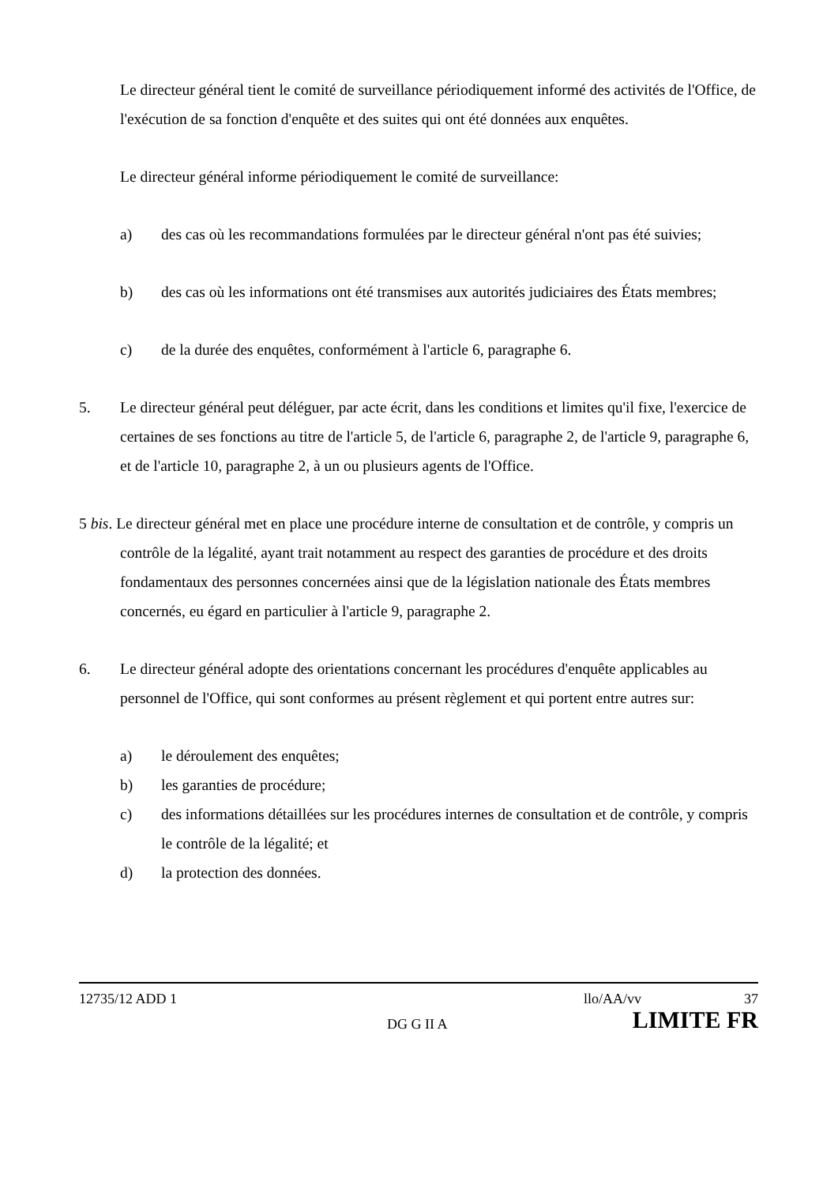Le directeur général tient le comité de surveillance périodiquement informé des activités de l'Office, de l'exécution de sa fonction d'enquête et des suites qui ont été données aux enquêtes.
Le directeur général informe périodiquement le comité de surveillance:
a) des cas où les recommandations formulées par le directeur général n'ont pas été suivies;
b) des cas où les informations ont été transmises aux autorités judiciaires des États membres;
c) de la durée des enquêtes, conformément à l'article 6, paragraphe 6.
5. Le directeur général peut déléguer, par acte écrit, dans les conditions et limites qu'il fixe, l'exercice de certaines de ses fonctions au titre de l'article 5, de l'article 6, paragraphe 2, de l'article 9, paragraphe 6, et de l'article 10, paragraphe 2, à un ou plusieurs agents de l'Office.
5 bis. Le directeur général met en place une procédure interne de consultation et de contrôle, y compris un contrôle de la légalité, ayant trait notamment au respect des garanties de procédure et des droits fondamentaux des personnes concernées ainsi que de la législation nationale des États membres concernés, eu égard en particulier à l'article 9, paragraphe 2.
6. Le directeur général adopte des orientations concernant les procédures d'enquête applicables au personnel de l'Office, qui sont conformes au présent règlement et qui portent entre autres sur:
a) le déroulement des enquêtes;
b) les garanties de procédure;
c) des informations détaillées sur les procédures internes de consultation et de contrôle, y compris le contrôle de la légalité; et
d) la protection des données.
12735/12 ADD 1 llo/AA/vv 37
DG G II A LIMITE FR